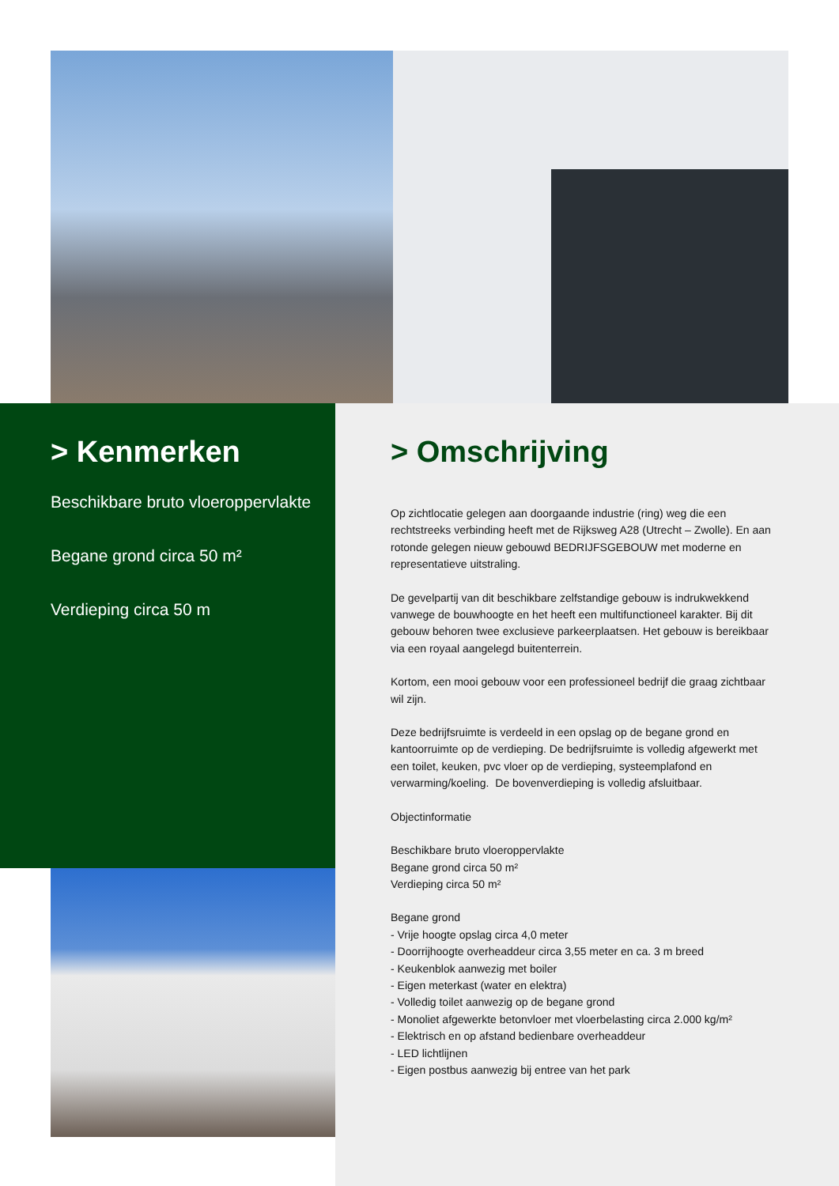> Kenmerken
Beschikbare bruto vloeroppervlakte
Begane grond circa 50 m²
Verdieping circa 50 m
> Omschrijving
Op zichtlocatie gelegen aan doorgaande industrie (ring) weg die een rechtstreeks verbinding heeft met de Rijksweg A28 (Utrecht – Zwolle). En aan rotonde gelegen nieuw gebouwd BEDRIJFSGEBOUW met moderne en representatieve uitstraling.
De gevelpartij van dit beschikbare zelfstandige gebouw is indrukwekkend vanwege de bouwhoogte en het heeft een multifunctioneel karakter. Bij dit gebouw behoren twee exclusieve parkeerplaatsen. Het gebouw is bereikbaar via een royaal aangelegd buitenterrein.
Kortom, een mooi gebouw voor een professioneel bedrijf die graag zichtbaar wil zijn.
Deze bedrijfsruimte is verdeeld in een opslag op de begane grond en kantoorruimte op de verdieping. De bedrijfsruimte is volledig afgewerkt met een toilet, keuken, pvc vloer op de verdieping, systeemplafond en verwarming/koeling. De bovenverdieping is volledig afsluitbaar.
Objectinformatie
Beschikbare bruto vloeroppervlakte
Begane grond circa 50 m²
Verdieping circa 50 m²
Begane grond
- Vrije hoogte opslag circa 4,0 meter
- Doorrijhoogte overheaddeur circa 3,55 meter en ca. 3 m breed
- Keukenblok aanwezig met boiler
- Eigen meterkast (water en elektra)
- Volledig toilet aanwezig op de begane grond
- Monoliet afgewerkte betonvloer met vloerbelasting circa 2.000 kg/m²
- Elektrisch en op afstand bedienbare overheaddeur
- LED lichtlijnen
- Eigen postbus aanwezig bij entree van het park